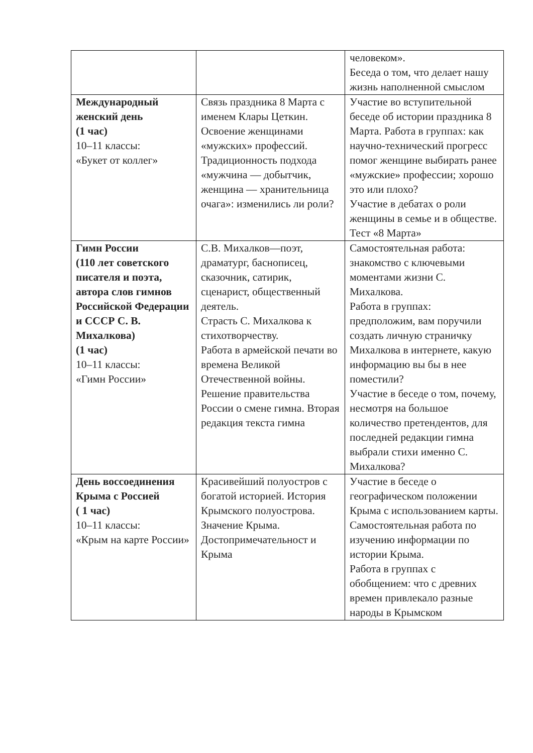| | | человеком». Беседа о том, что делает нашу жизнь наполненной смыслом |
| Международный женский день (1 час) 10–11 классы: «Букет от коллег» | Связь праздника 8 Марта с именем Клары Цеткин. Освоение женщинами «мужских» профессий. Традиционность подхода «мужчина — добытчик, женщина — хранительница очага»: изменились ли роли? | Участие во вступительной беседе об истории праздника 8 Марта. Работа в группах: как научно-технический прогресс помог женщине выбирать ранее «мужские» профессии; хорошо это или плохо? Участие в дебатах о роли женщины в семье и в обществе. Тест «8 Марта» |
| Гимн России (110 лет советского писателя и поэта, автора слов гимнов Российской Федерации и СССР С. В. Михалкова) (1 час) 10–11 классы: «Гимн России» | С.В. Михалков—поэт, драматург, баснописец, сказочник, сатирик, сценарист, общественный деятель. Страсть С. Михалкова к стихотворчеству. Работа в армейской печати во времена Великой Отечественной войны. Решение правительства России о смене гимна. Вторая редакция текста гимна | Самостоятельная работа: знакомство с ключевыми моментами жизни С. Михалкова. Работа в группах: предположим, вам поручили создать личную страничку Михалкова в интернете, какую информацию вы бы в нее поместили? Участие в беседе о том, почему, несмотря на большое количество претендентов, для последней редакции гимна выбрали стихи именно С. Михалкова? |
| День воссоединения Крыма с Россией ( 1 час) 10–11 классы: «Крым на карте России» | Красивейший полуостров с богатой историей. История Крымского полуострова. Значение Крыма. Достопримечательност и Крыма | Участие в беседе о географическом положении Крыма с использованием карты. Самостоятельная работа по изучению информации по истории Крыма. Работа в группах с обобщением: что с древних времен привлекало разные народы в Крымском |